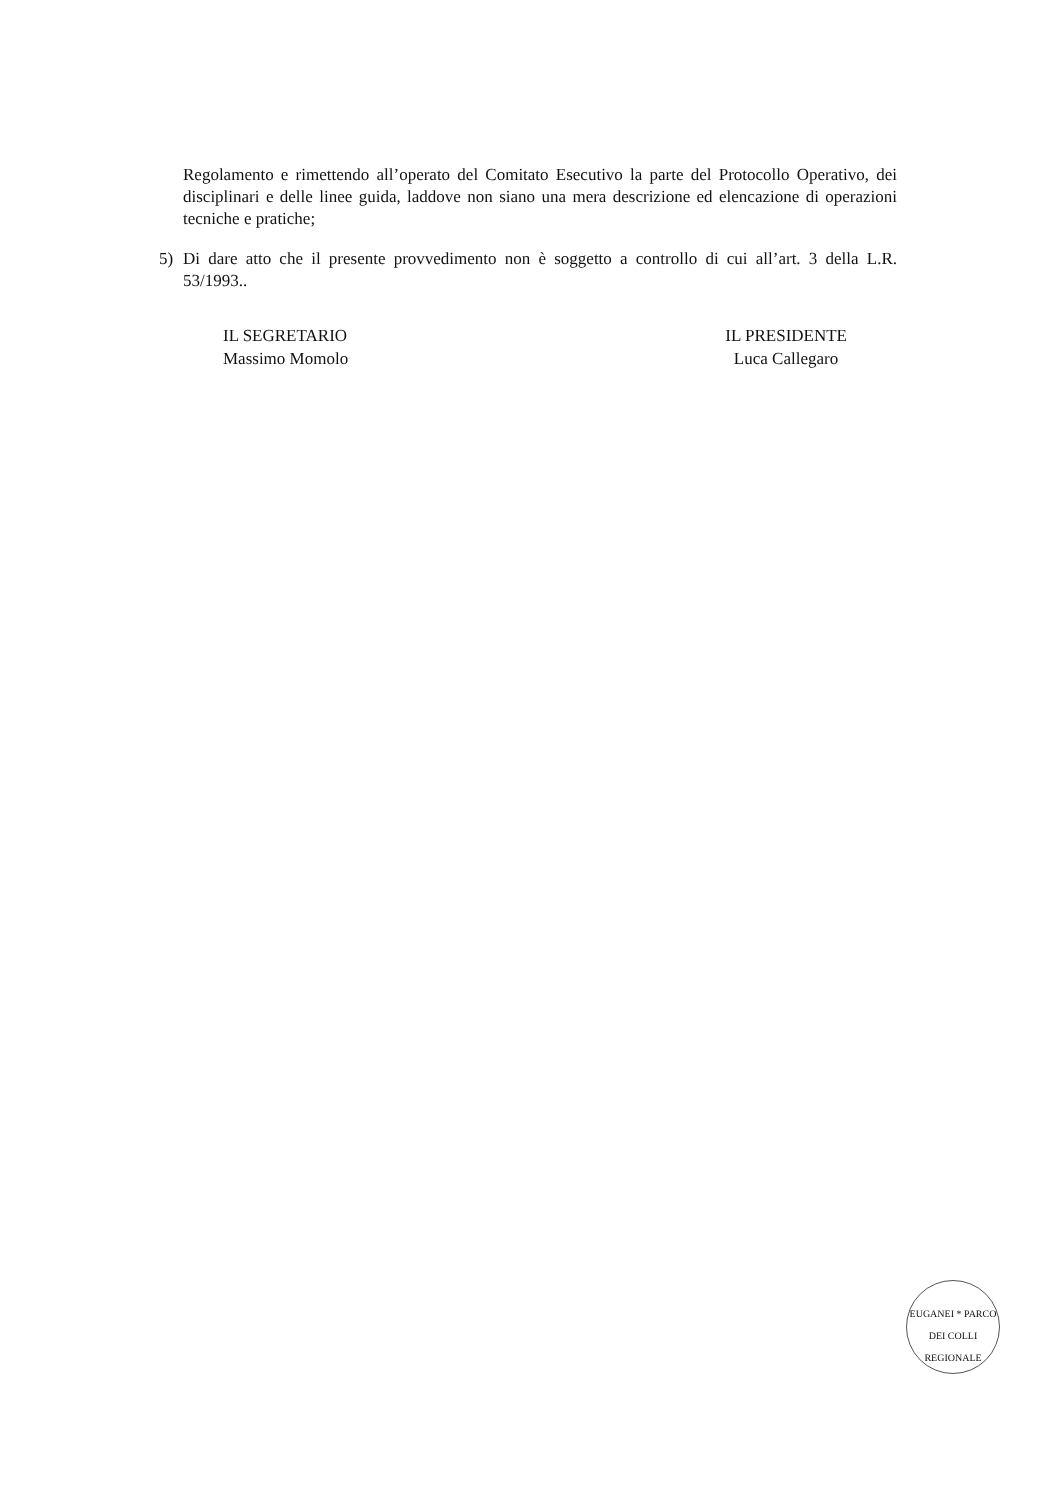Regolamento e rimettendo all’operato del Comitato Esecutivo la parte del Protocollo Operativo, dei disciplinari e delle linee guida, laddove non siano una mera descrizione ed elencazione di operazioni tecniche e pratiche;
5) Di dare atto che il presente provvedimento non è soggetto a controllo di cui all’art. 3 della L.R. 53/1993..
IL SEGRETARIO
Massimo Momolo
IL PRESIDENTE
Luca Callegaro
EUGANEI * PARCO
DEI COLLI
REGIONALE